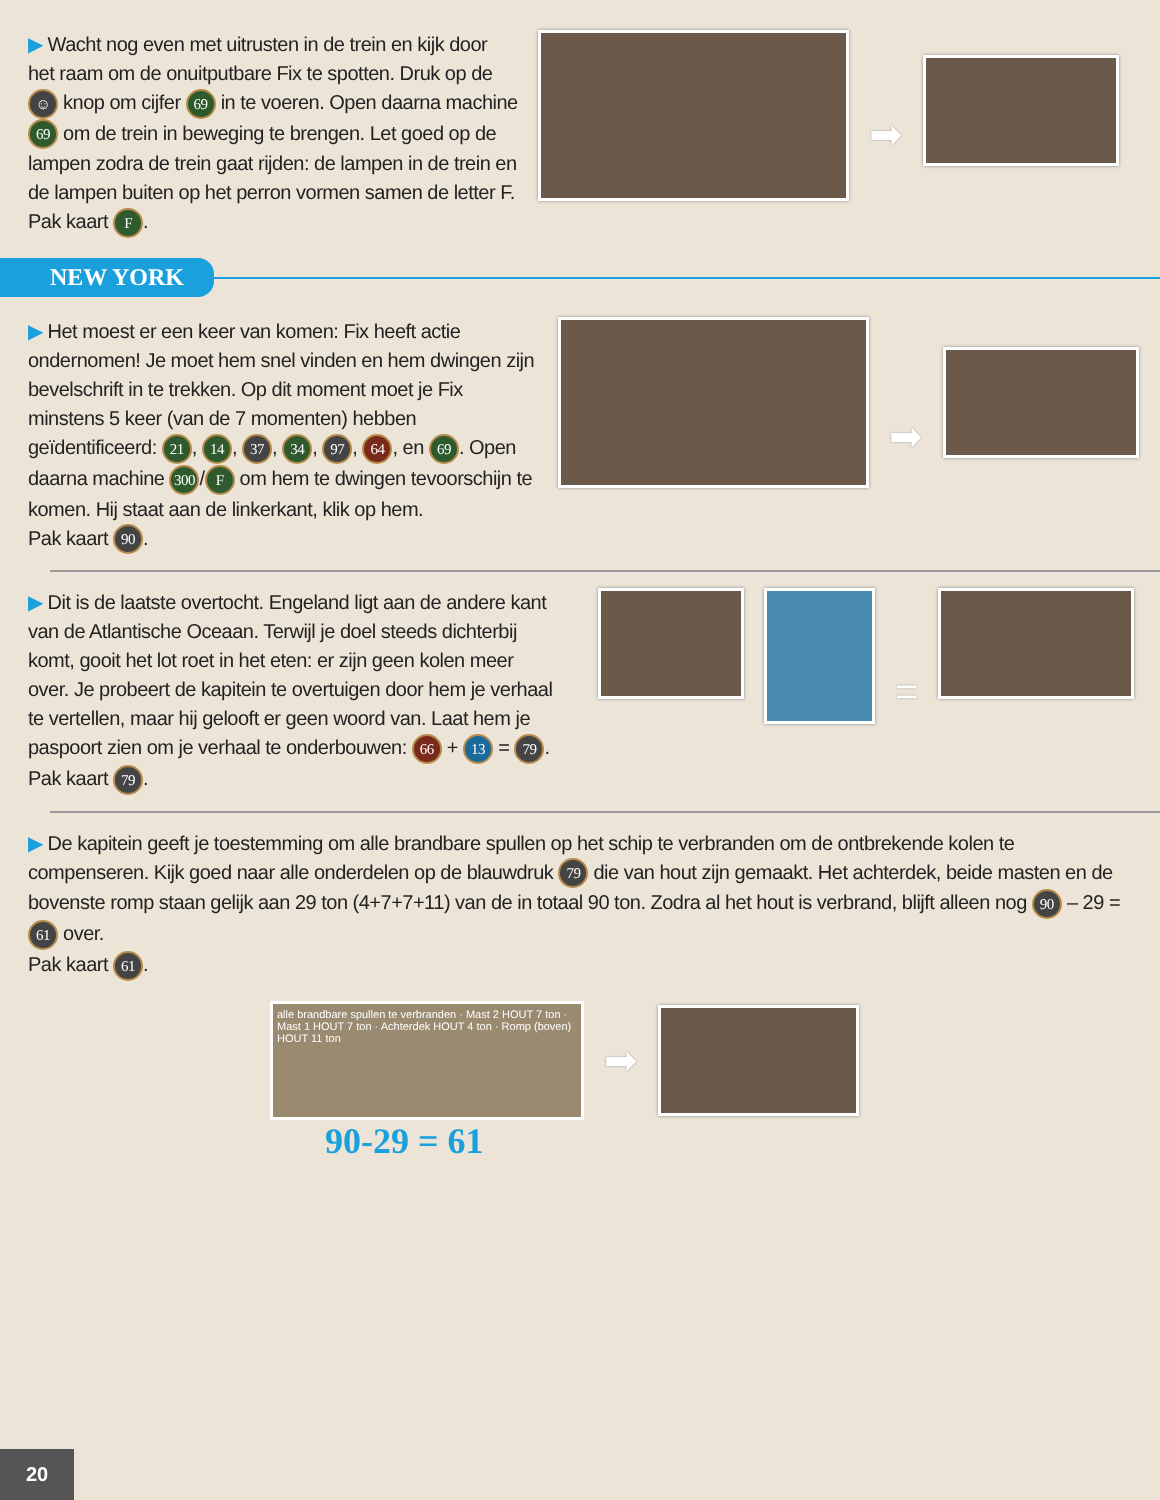▶ Wacht nog even met uitrusten in de trein en kijk door het raam om de onuitputbare Fix te spotten. Druk op de ☺ knop om cijfer 69 in te voeren. Open daarna machine 69 om de trein in beweging te brengen. Let goed op de lampen zodra de trein gaat rijden: de lampen in de trein en de lampen buiten op het perron vormen samen de letter F.
Pak kaart F.
➡
NEW YORK
▶ Het moest er een keer van komen: Fix heeft actie ondernomen! Je moet hem snel vinden en hem dwingen zijn bevelschrift in te trekken. Op dit moment moet je Fix minstens 5 keer (van de 7 momenten) hebben geïdentificeerd: 21, 14, 37, 34, 97, 64, en 69. Open daarna machine 300 / F om hem te dwingen tevoorschijn te komen. Hij staat aan de linkerkant, klik op hem.
Pak kaart 90.
➡
▶ Dit is de laatste overtocht. Engeland ligt aan de andere kant van de Atlantische Oceaan. Terwijl je doel steeds dichterbij komt, gooit het lot roet in het eten: er zijn geen kolen meer over. Je probeert de kapitein te overtuigen door hem je verhaal te vertellen, maar hij gelooft er geen woord van. Laat hem je paspoort zien om je verhaal te onderbouwen: 66 + 13 = 79.
Pak kaart 79.
=
▶ De kapitein geeft je toestemming om alle brandbare spullen op het schip te verbranden om de ontbrekende kolen te compenseren. Kijk goed naar alle onderdelen op de blauwdruk 79 die van hout zijn gemaakt. Het achterdek, beide masten en de bovenste romp staan gelijk aan 29 ton (4+7+7+11) van de in totaal 90 ton. Zodra al het hout is verbrand, blijft alleen nog 90 – 29 = 61 over.
Pak kaart 61.
alle brandbare spullen te verbranden · Mast 2 HOUT 7 ton · Mast 1 HOUT 7 ton · Achterdek HOUT 4 ton · Romp (boven) HOUT 11 ton
➡
90-29 = 61
20